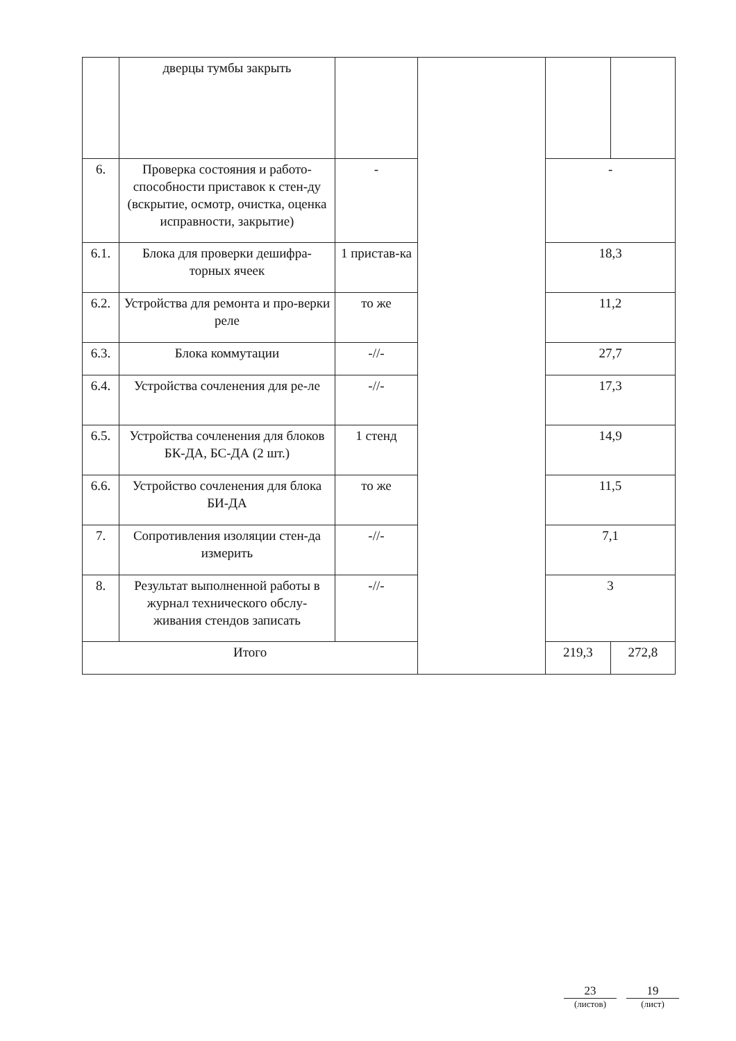| | дверцы тумбы закрыть | | | | |
| 6. | Проверка состояния и работо-способности приставок к стен-ду (вскрытие, осмотр, очистка, оценка исправности, закрытие) | - | | - | |
| 6.1. | Блока для проверки дешифра-торных ячеек | 1 пристав-ка | | 18,3 | |
| 6.2. | Устройства для ремонта и про-верки реле | то же | | 11,2 | |
| 6.3. | Блока коммутации | -//- | | 27,7 | |
| 6.4. | Устройства сочленения для ре-ле | -//- | | 17,3 | |
| 6.5. | Устройства сочленения для блоков БК-ДА, БС-ДА (2 шт.) | 1 стенд | | 14,9 | |
| 6.6. | Устройство сочленения для блока БИ-ДА | то же | | 11,5 | |
| 7. | Сопротивления изоляции стен-да измерить | -//- | | 7,1 | |
| 8. | Результат выполненной работы в журнал технического обслу-живания стендов записать | -//- | | 3 | |
| Итого | | | | 219,3 | 272,8 |
23
(листов)
19
(лист)